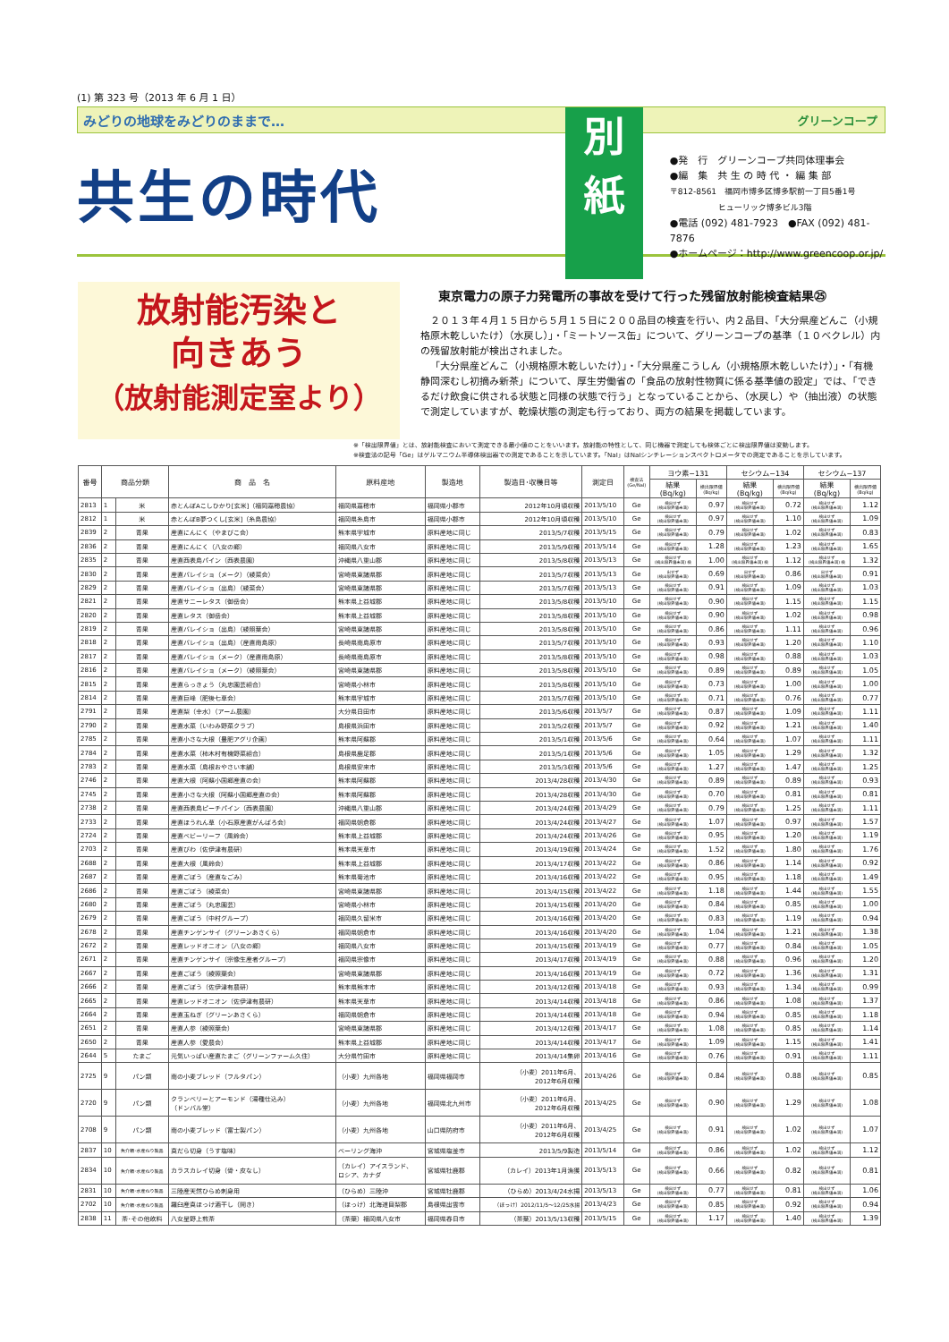(1) 第 323 号（2013 年 6 月 1 日）
みどりの地球をみどりのままで…
グリーンコープ
共生の時代
別
紙
●発　行　グリーンコープ共同体理事会
●編　集　共 生 の 時 代 ・ 編 集 部
〒812-8561　福岡市博多区博多駅前一丁目5番1号
　　　　　　ヒューリック博多ビル3階
●電話 (092) 481-7923　●FAX (092) 481-7876
●ホームページ：http://www.greencoop.or.jp/
放射能汚染と
向きあう
（放射能測定室より）
東京電力の原子力発電所の事故を受けて行った残留放射能検査結果㉕
２０１３年４月１５日から５月１５日に２００品目の検査を行い、内２品目、「大分県産どんこ（小規格原木乾しいたけ）（水戻し）」・「ミートソース缶」について、グリーンコープの基準（１０ベクレル）内の残留放射能が検出されました。
「大分県産どんこ（小規格原木乾しいたけ）」・「大分県産こうしん（小規格原木乾しいたけ）」・「有機静岡深むし初摘み新茶」について、厚生労働省の「食品の放射性物質に係る基準値の設定」では、「できるだけ飲食に供される状態と同様の状態で行う」となっていることから、（水戻し）や（抽出液）の状態で測定していますが、乾燥状態の測定も行っており、両方の結果を掲載しています。
※「検出限界値」とは、放射能検査において測定できる最小値のことをいいます。放射能の特性として、同じ機器で測定しても検体ごとに検出限界値は変動します。
※検査法の記号「Ge」はゲルマニウム半導体検出器での測定であることを示しています。「NaI」はNaIシンチレーションスペクトロメータでの測定であることを示しています。
| 番号 | 商品分類 | | 商 品 名 | 原料産地 | 製造地 | 製造日･収穫日等 | 測定日 | 検査法 (Ge/NaI) | ヨウ素−131 | | セシウム−134 | | セシウム−137 | |
| --- | --- | --- | --- | --- | --- | --- | --- | --- | --- | --- | --- | --- | --- | --- |
| | | | | | | | | | 結果 (Bq/kg) | 検出限界値 (Bq/kg) | 結果 (Bq/kg) | 検出限界値 (Bq/kg) | 結果 (Bq/kg) | 検出限界値 (Bq/kg) |
| 2813 | 1 | 米 | 赤とんぼAこしひかり[玄米]（福岡嘉穂農協） | 福岡県嘉穂市 | 福岡県小郡市 | 2012年10月頃収穫 | 2013/5/10 | Ge | 検出せず (検出限界値未満) | 0.97 | 検出せず (検出限界値未満) | 0.72 | 検出せず (検出限界値未満) | 1.12 |
| 2812 | 1 | 米 | 赤とんぼB夢つくし[玄米]（糸島農協） | 福岡県糸島市 | 福岡県小郡市 | 2012年10月頃収穫 | 2013/5/10 | Ge | 検出せず (検出限界値未満) | 0.97 | 検出せず (検出限界値未満) | 1.10 | 検出せず (検出限界値未満) | 1.09 |
| 2839 | 2 | 青果 | 産直にんにく（やまびこ会） | 熊本県宇城市 | 原料産地に同じ | 2013/5/7収穫 | 2013/5/15 | Ge | 検出せず (検出限界値未満) | 0.79 | 検出せず (検出限界値未満) | 1.02 | 検出せず (検出限界値未満) | 0.83 |
| 2836 | 2 | 青果 | 産直にんにく（八女の郷） | 福岡県八女市 | 原料産地に同じ | 2013/5/9収穫 | 2013/5/14 | Ge | 検出せず (検出限界値未満) | 1.28 | 検出せず (検出限界値未満) | 1.23 | 検出せず (検出限界値未満) | 1.65 |
| 2835 | 2 | 青果 | 産直西表島パイン（西表農園） | 沖縄県八重山郡 | 原料産地に同じ | 2013/5/8収穫 | 2013/5/13 | Ge | 検出せず (検出限界値未満) 検 | 1.00 | 検出せず (検出限界値未満) 検 | 1.12 | 検出せず (検出限界値未満) 検 | 1.32 |
| 2830 | 2 | 青果 | 産直バレイショ（メーク）（綾菜会） | 宮崎県東諸県郡 | 原料産地に同じ | 2013/5/7収穫 | 2013/5/13 | Ge | 出せず (検出限界値未満) | 0.69 | 出せず (検出限界値未満) | 0.86 | 出せず (検出限界値未満) | 0.91 |
| 2829 | 2 | 青果 | 産直バレイショ（出島）（綾菜会） | 宮崎県東諸県郡 | 原料産地に同じ | 2013/5/7収穫 | 2013/5/13 | Ge | 検出せず (検出限界値未満) | 0.91 | 検出せず (検出限界値未満) | 1.09 | 検出せず (検出限界値未満) | 1.03 |
| 2821 | 2 | 青果 | 産直サニーレタス（御岳会） | 熊本県上益城郡 | 原料産地に同じ | 2013/5/8収穫 | 2013/5/10 | Ge | 検出せず (検出限界値未満) | 0.90 | 検出せず (検出限界値未満) | 1.15 | 検出せず (検出限界値未満) | 1.15 |
| 2820 | 2 | 青果 | 産直レタス（御岳会） | 熊本県上益城郡 | 原料産地に同じ | 2013/5/8収穫 | 2013/5/10 | Ge | 検出せず (検出限界値未満) | 0.90 | 検出せず (検出限界値未満) | 1.02 | 検出せず (検出限界値未満) | 0.98 |
| 2819 | 2 | 青果 | 産直バレイショ（出島）（綾照葉会） | 宮崎県東諸県郡 | 原料産地に同じ | 2013/5/8収穫 | 2013/5/10 | Ge | 検出せず (検出限界値未満) | 0.86 | 検出せず (検出限界値未満) | 1.11 | 検出せず (検出限界値未満) | 0.96 |
| 2818 | 2 | 青果 | 産直バレイショ（出島）（産直南島原） | 長崎県南島原市 | 原料産地に同じ | 2013/5/7収穫 | 2013/5/10 | Ge | 検出せず (検出限界値未満) | 0.93 | 検出せず (検出限界値未満) | 1.20 | 検出せず (検出限界値未満) | 1.10 |
| 2817 | 2 | 青果 | 産直バレイショ（メーク）（産直南島原） | 長崎県南島原市 | 原料産地に同じ | 2013/5/8収穫 | 2013/5/10 | Ge | 検出せず (検出限界値未満) | 0.98 | 検出せず (検出限界値未満) | 0.88 | 検出せず (検出限界値未満) | 1.03 |
| 2816 | 2 | 青果 | 産直バレイショ（メーク）（綾照葉会） | 宮崎県東諸県郡 | 原料産地に同じ | 2013/5/8収穫 | 2013/5/10 | Ge | 検出せず (検出限界値未満) | 0.89 | 検出せず (検出限界値未満) | 0.89 | 検出せず (検出限界値未満) | 1.05 |
| 2815 | 2 | 青果 | 産直らっきょう（丸忠園芸組合） | 宮崎県小林市 | 原料産地に同じ | 2013/5/8収穫 | 2013/5/10 | Ge | 検出せず (検出限界値未満) | 0.73 | 検出せず (検出限界値未満) | 1.00 | 検出せず (検出限界値未満) | 1.00 |
| 2814 | 2 | 青果 | 産直巨峰（肥後七草会） | 熊本県宇城市 | 原料産地に同じ | 2013/5/7収穫 | 2013/5/10 | Ge | 検出せず (検出限界値未満) | 0.71 | 検出せず (検出限界値未満) | 0.76 | 検出せず (検出限界値未満) | 0.77 |
| 2791 | 2 | 青果 | 産直梨（幸水）（アーム農園） | 大分県日田市 | 原料産地に同じ | 2013/5/6収穫 | 2013/5/7 | Ge | 検出せず (検出限界値未満) | 0.87 | 検出せず (検出限界値未満) | 1.09 | 検出せず (検出限界値未満) | 1.11 |
| 2790 | 2 | 青果 | 産直水菜（いわみ野菜クラブ） | 島根県浜田市 | 原料産地に同じ | 2013/5/2収穫 | 2013/5/7 | Ge | 検出せず (検出限界値未満) | 0.92 | 検出せず (検出限界値未満) | 1.21 | 検出せず (検出限界値未満) | 1.40 |
| 2785 | 2 | 青果 | 産直小さな大根（豊肥アグリ企画） | 熊本県阿蘇郡 | 原料産地に同じ | 2013/5/1収穫 | 2013/5/6 | Ge | 検出せず (検出限界値未満) | 0.64 | 検出せず (検出限界値未満) | 1.07 | 検出せず (検出限界値未満) | 1.11 |
| 2784 | 2 | 青果 | 産直水菜（柿木村有機野菜組合） | 島根県鹿足郡 | 原料産地に同じ | 2013/5/1収穫 | 2013/5/6 | Ge | 検出せず (検出限界値未満) | 1.05 | 検出せず (検出限界値未満) | 1.29 | 検出せず (検出限界値未満) | 1.32 |
| 2783 | 2 | 青果 | 産直水菜（島根おやさい本舗） | 島根県安来市 | 原料産地に同じ | 2013/5/3収穫 | 2013/5/6 | Ge | 検出せず (検出限界値未満) | 1.27 | 検出せず (検出限界値未満) | 1.47 | 検出せず (検出限界値未満) | 1.25 |
| 2746 | 2 | 青果 | 産直大根（阿蘇小国郷産直の会） | 熊本県阿蘇郡 | 原料産地に同じ | 2013/4/28収穫 | 2013/4/30 | Ge | 検出せず (検出限界値未満) | 0.89 | 検出せず (検出限界値未満) | 0.89 | 検出せず (検出限界値未満) | 0.93 |
| 2745 | 2 | 青果 | 産直小さな大根（阿蘇小国郷産直の会） | 熊本県阿蘇郡 | 原料産地に同じ | 2013/4/28収穫 | 2013/4/30 | Ge | 検出せず (検出限界値未満) | 0.70 | 検出せず (検出限界値未満) | 0.81 | 検出せず (検出限界値未満) | 0.81 |
| 2738 | 2 | 青果 | 産直西表島ピーチパイン（西表農園） | 沖縄県八重山郡 | 原料産地に同じ | 2013/4/24収穫 | 2013/4/29 | Ge | 検出せず (検出限界値未満) | 0.79 | 検出せず (検出限界値未満) | 1.25 | 検出せず (検出限界値未満) | 1.11 |
| 2733 | 2 | 青果 | 産直ほうれん草（小石原産直がんばろ会） | 福岡県朝倉郡 | 原料産地に同じ | 2013/4/24収穫 | 2013/4/27 | Ge | 検出せず (検出限界値未満) | 1.07 | 検出せず (検出限界値未満) | 0.97 | 検出せず (検出限界値未満) | 1.57 |
| 2724 | 2 | 青果 | 産直ベビーリーフ（風鈴会） | 熊本県上益城郡 | 原料産地に同じ | 2013/4/24収穫 | 2013/4/26 | Ge | 検出せず (検出限界値未満) | 0.95 | 検出せず (検出限界値未満) | 1.20 | 検出せず (検出限界値未満) | 1.19 |
| 2703 | 2 | 青果 | 産直びわ（佐伊津有農研） | 熊本県天草市 | 原料産地に同じ | 2013/4/19収穫 | 2013/4/24 | Ge | 検出せず (検出限界値未満) | 1.52 | 検出せず (検出限界値未満) | 1.80 | 検出せず (検出限界値未満) | 1.76 |
| 2688 | 2 | 青果 | 産直大根（風鈴会） | 熊本県上益城郡 | 原料産地に同じ | 2013/4/17収穫 | 2013/4/22 | Ge | 検出せず (検出限界値未満) | 0.86 | 検出せず (検出限界値未満) | 1.14 | 検出せず (検出限界値未満) | 0.92 |
| 2687 | 2 | 青果 | 産直ごぼう（産直なごみ） | 熊本県菊池市 | 原料産地に同じ | 2013/4/16収穫 | 2013/4/22 | Ge | 検出せず (検出限界値未満) | 0.95 | 検出せず (検出限界値未満) | 1.18 | 検出せず (検出限界値未満) | 1.49 |
| 2686 | 2 | 青果 | 産直ごぼう（綾菜会） | 宮崎県東諸県郡 | 原料産地に同じ | 2013/4/15収穫 | 2013/4/22 | Ge | 検出せず (検出限界値未満) | 1.18 | 検出せず (検出限界値未満) | 1.44 | 検出せず (検出限界値未満) | 1.55 |
| 2680 | 2 | 青果 | 産直ごぼう（丸忠園芸） | 宮崎県小林市 | 原料産地に同じ | 2013/4/15収穫 | 2013/4/20 | Ge | 検出せず (検出限界値未満) | 0.84 | 検出せず (検出限界値未満) | 0.85 | 検出せず (検出限界値未満) | 1.00 |
| 2679 | 2 | 青果 | 産直ごぼう（中村グループ） | 福岡県久留米市 | 原料産地に同じ | 2013/4/16収穫 | 2013/4/20 | Ge | 検出せず (検出限界値未満) | 0.83 | 検出せず (検出限界値未満) | 1.19 | 検出せず (検出限界値未満) | 0.94 |
| 2678 | 2 | 青果 | 産直チンゲンサイ（グリーンあさくら） | 福岡県朝倉市 | 原料産地に同じ | 2013/4/16収穫 | 2013/4/20 | Ge | 検出せず (検出限界値未満) | 1.04 | 検出せず (検出限界値未満) | 1.21 | 検出せず (検出限界値未満) | 1.38 |
| 2672 | 2 | 青果 | 産直レッドオニオン（八女の郷） | 福岡県八女市 | 原料産地に同じ | 2013/4/15収穫 | 2013/4/19 | Ge | 検出せず (検出限界値未満) | 0.77 | 検出せず (検出限界値未満) | 0.84 | 検出せず (検出限界値未満) | 1.05 |
| 2671 | 2 | 青果 | 産直チンゲンサイ（宗像生産者グループ） | 福岡県宗像市 | 原料産地に同じ | 2013/4/17収穫 | 2013/4/19 | Ge | 検出せず (検出限界値未満) | 0.88 | 検出せず (検出限界値未満) | 0.96 | 検出せず (検出限界値未満) | 1.20 |
| 2667 | 2 | 青果 | 産直ごぼう（綾照葉会） | 宮崎県東諸県郡 | 原料産地に同じ | 2013/4/16収穫 | 2013/4/19 | Ge | 検出せず (検出限界値未満) | 0.72 | 検出せず (検出限界値未満) | 1.36 | 検出せず (検出限界値未満) | 1.31 |
| 2666 | 2 | 青果 | 産直ごぼう（佐伊津有農研） | 熊本県熊本市 | 原料産地に同じ | 2013/4/12収穫 | 2013/4/18 | Ge | 検出せず (検出限界値未満) | 0.93 | 検出せず (検出限界値未満) | 1.34 | 検出せず (検出限界値未満) | 0.99 |
| 2665 | 2 | 青果 | 産直レッドオニオン（佐伊津有農研） | 熊本県天草市 | 原料産地に同じ | 2013/4/14収穫 | 2013/4/18 | Ge | 検出せず (検出限界値未満) | 0.86 | 検出せず (検出限界値未満) | 1.08 | 検出せず (検出限界値未満) | 1.37 |
| 2664 | 2 | 青果 | 産直玉ねぎ（グリーンあさくら） | 福岡県朝倉市 | 原料産地に同じ | 2013/4/14収穫 | 2013/4/18 | Ge | 検出せず (検出限界値未満) | 0.94 | 検出せず (検出限界値未満) | 0.85 | 検出せず (検出限界値未満) | 1.18 |
| 2651 | 2 | 青果 | 産直人参（綾照葉会） | 宮崎県東諸県郡 | 原料産地に同じ | 2013/4/12収穫 | 2013/4/17 | Ge | 検出せず (検出限界値未満) | 1.08 | 検出せず (検出限界値未満) | 0.85 | 検出せず (検出限界値未満) | 1.14 |
| 2650 | 2 | 青果 | 産直人参（愛農会） | 熊本県上益城郡 | 原料産地に同じ | 2013/4/14収穫 | 2013/4/17 | Ge | 検出せず (検出限界値未満) | 1.09 | 検出せず (検出限界値未満) | 1.15 | 検出せず (検出限界値未満) | 1.41 |
| 2644 | 5 | たまご | 元気いっぱい産直たまご（グリーンファーム久住） | 大分県竹田市 | 原料産地に同じ | 2013/4/14集卵 | 2013/4/16 | Ge | 検出せず (検出限界値未満) | 0.76 | 検出せず (検出限界値未満) | 0.91 | 検出せず (検出限界値未満) | 1.11 |
| 2725 | 9 | パン類 | 南の小麦ブレッド（フルタパン） | （小麦）九州各地 | 福岡県福岡市 | （小麦）2011年6月、 2012年6月収穫 | 2013/4/26 | Ge | 検出せず (検出限界値未満) | 0.84 | 検出せず (検出限界値未満) | 0.88 | 検出せず (検出限界値未満) | 0.85 |
| 2720 | 9 | パン類 | クランベリーとアーモンド（湯種仕込み） （ドンバル堂） | （小麦）九州各地 | 福岡県北九州市 | （小麦）2011年6月、 2012年6月収穫 | 2013/4/25 | Ge | 検出せず (検出限界値未満) | 0.90 | 検出せず (検出限界値未満) | 1.29 | 検出せず (検出限界値未満) | 1.08 |
| 2708 | 9 | パン類 | 南の小麦ブレッド（富士製パン） | （小麦）九州各地 | 山口県防府市 | （小麦）2011年6月、 2012年6月収穫 | 2013/4/25 | Ge | 検出せず (検出限界値未満) | 0.91 | 検出せず (検出限界値未満) | 1.02 | 検出せず (検出限界値未満) | 1.07 |
| 2837 | 10 | 魚介類･水産ねり製品 | 真だら切身（うす塩味） | ベーリング海沖 | 宮城県塩釜市 | 2013/5/9製造 | 2013/5/14 | Ge | 検出せず (検出限界値未満) | 0.86 | 検出せず (検出限界値未満) | 1.02 | 検出せず (検出限界値未満) | 1.12 |
| 2834 | 10 | 魚介類･水産ねり製品 | カラスカレイ切身（骨・皮なし） | （カレイ）アイスランド、 ロシア、カナダ | 宮城県牡鹿郡 | （カレイ）2013年1月漁獲 | 2013/5/13 | Ge | 検出せず (検出限界値未満) | 0.66 | 検出せず (検出限界値未満) | 0.82 | 検出せず (検出限界値未満) | 0.81 |
| 2831 | 10 | 魚介類･水産ねり製品 | 三陸産天然ひらめ刺身用 | （ひらめ）三陸沖 | 宮城県牡鹿郡 | （ひらめ）2013/4/24水揚 | 2013/5/13 | Ge | 検出せず (検出限界値未満) | 0.77 | 検出せず (検出限界値未満) | 0.81 | 検出せず (検出限界値未満) | 1.06 |
| 2702 | 10 | 魚介類･水産ねり製品 | 羅臼産真ほっけ酒干し（開き） | （ほっけ）北海道目梨郡 | 島根県出雲市 | （ほっけ）2012/11/5〜12/25水揚 | 2013/4/23 | Ge | 検出せず (検出限界値未満) | 0.85 | 検出せず (検出限界値未満) | 0.92 | 検出せず (検出限界値未満) | 0.94 |
| 2838 | 11 | 茶･その他飲料 | 八女星野上煎茶 | （茶葉）福岡県八女市 | 福岡県春日市 | （茶葉）2013/5/13収穫 | 2013/5/15 | Ge | 検出せず (検出限界値未満) | 1.17 | 検出せず (検出限界値未満) | 1.40 | 検出せず (検出限界値未満) | 1.39 |